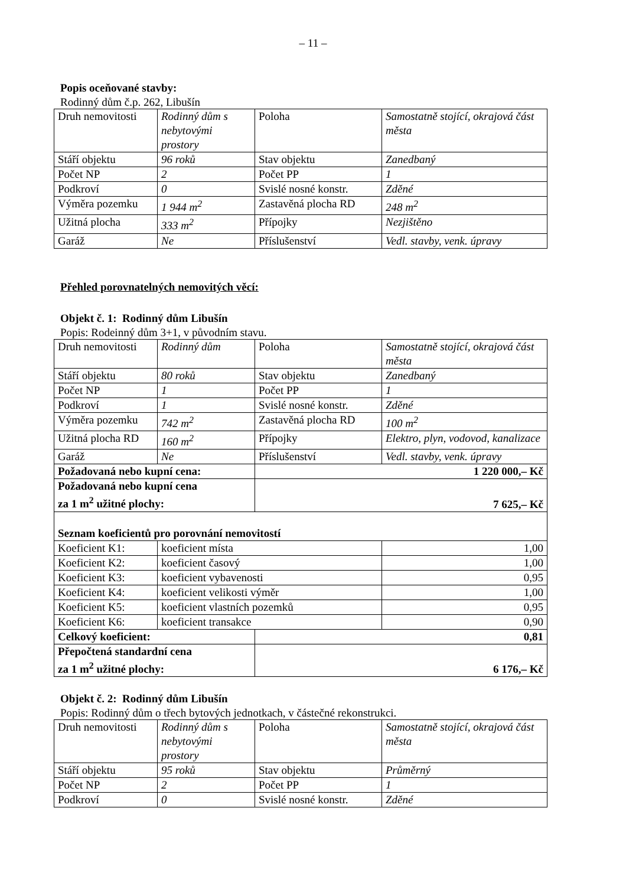– 11 –
Popis oceňované stavby:
Rodinný dům č.p. 262, Libušín
| Druh nemovitosti | Rodinný dům s nebytovými prostory | Poloha | Samostatně stojící, okrajová část města |
| Stáří objektu | 96 roků | Stav objektu | Zanedbaný |
| Počet NP | 2 | Počet PP | 1 |
| Podkroví | 0 | Svislé nosné konstr. | Zděné |
| Výměra pozemku | 1 944 m<sup>2</sup> | Zastavěná plocha RD | 248 m<sup>2</sup> |
| Užitná plocha | 333 m<sup>2</sup> | Přípojky | Nezjištěno |
| Garáž | Ne | Příslušenství | Vedl. stavby, venk. úpravy |
Přehled porovnatelných nemovitých věcí:
Objekt č. 1: Rodinný dům Libušín
Popis: Rodeinný dům 3+1, v původním stavu.
| Druh nemovitosti | Rodinný dům | Poloha | Samostatně stojící, okrajová část města |
| Stáří objektu | 80 roků | Stav objektu | Zanedbaný |
| Počet NP | 1 | Počet PP | 1 |
| Podkroví | 1 | Svislé nosné konstr. | Zděné |
| Výměra pozemku | 742 m<sup>2</sup> | Zastavěná plocha RD | 100 m<sup>2</sup> |
| Užitná plocha RD | 160 m<sup>2</sup> | Přípojky | Elektro, plyn, vodovod, kanalizace |
| Garáž | Ne | Příslušenství | Vedl. stavby, venk. úpravy |
| Požadovaná nebo kupní cena: | | 1 220 000,– Kč | |
| Požadovaná nebo kupní cena za 1 m<sup>2</sup> užitné plochy: | | 7 625,– Kč | |
| Seznam koeficientů pro porovnání nemovitostí | | | |
| Koeficient K1: | koeficient místa | | 1,00 |
| Koeficient K2: | koeficient časový | | 1,00 |
| Koeficient K3: | koeficient vybavenosti | | 0,95 |
| Koeficient K4: | koeficient velikosti výměr | | 1,00 |
| Koeficient K5: | koeficient vlastních pozemků | | 0,95 |
| Koeficient K6: | koeficient transakce | | 0,90 |
| Celkový koeficient: | | 0,81 | |
| Přepočtená standardní cena za 1 m<sup>2</sup> užitné plochy: | | 6 176,– Kč | |
Objekt č. 2: Rodinný dům Libušín
Popis: Rodinný dům o třech bytových jednotkach, v částečné rekonstrukci.
| Druh nemovitosti | Rodinný dům s nebytovými prostory | Poloha | Samostatně stojící, okrajová část města |
| Stáří objektu | 95 roků | Stav objektu | Průměrný |
| Počet NP | 2 | Počet PP | 1 |
| Podkroví | 0 | Svislé nosné konstr. | Zděné |